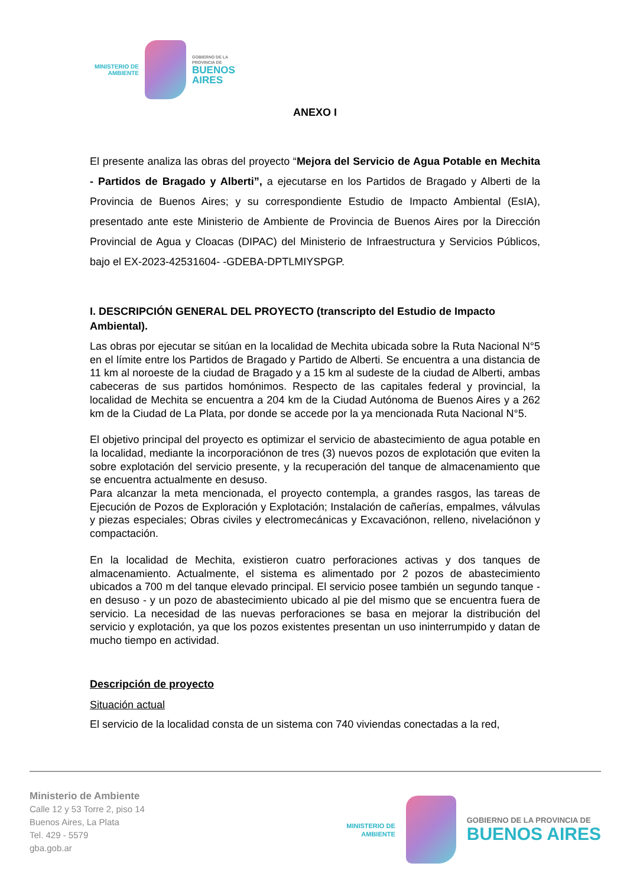MINISTERIO DE
AMBIENTE
GOBIERNO DE LA
PROVINCIA DE
BUENOS
AIRES
ANEXO I
El presente analiza las obras del proyecto “Mejora del Servicio de Agua Potable en Mechita - Partidos de Bragado y Alberti”, a ejecutarse en los Partidos de Bragado y Alberti de la Provincia de Buenos Aires; y su correspondiente Estudio de Impacto Ambiental (EsIA), presentado ante este Ministerio de Ambiente de Provincia de Buenos Aires por la Dirección Provincial de Agua y Cloacas (DIPAC) del Ministerio de Infraestructura y Servicios Públicos, bajo el EX-2023-42531604- -GDEBA-DPTLMIYSPGP.
I. DESCRIPCIÓN GENERAL DEL PROYECTO (transcripto del Estudio de Impacto Ambiental).
Las obras por ejecutar se sitúan en la localidad de Mechita ubicada sobre la Ruta Nacional N°5 en el límite entre los Partidos de Bragado y Partido de Alberti. Se encuentra a una distancia de 11 km al noroeste de la ciudad de Bragado y a 15 km al sudeste de la ciudad de Alberti, ambas cabeceras de sus partidos homónimos. Respecto de las capitales federal y provincial, la localidad de Mechita se encuentra a 204 km de la Ciudad Autónoma de Buenos Aires y a 262 km de la Ciudad de La Plata, por donde se accede por la ya mencionada Ruta Nacional N°5.
El objetivo principal del proyecto es optimizar el servicio de abastecimiento de agua potable en la localidad, mediante la incorporaciónon de tres (3) nuevos pozos de explotación que eviten la sobre explotación del servicio presente, y la recuperación del tanque de almacenamiento que se encuentra actualmente en desuso.
Para alcanzar la meta mencionada, el proyecto contempla, a grandes rasgos, las tareas de Ejecución de Pozos de Exploración y Explotación; Instalación de cañerías, empalmes, válvulas y piezas especiales; Obras civiles y electromecánicas y Excavaciónon, relleno, nivelaciónon y compactación.
En la localidad de Mechita, existieron cuatro perforaciones activas y dos tanques de almacenamiento. Actualmente, el sistema es alimentado por 2 pozos de abastecimiento ubicados a 700 m del tanque elevado principal. El servicio posee también un segundo tanque - en desuso - y un pozo de abastecimiento ubicado al pie del mismo que se encuentra fuera de servicio. La necesidad de las nuevas perforaciones se basa en mejorar la distribución del servicio y explotación, ya que los pozos existentes presentan un uso ininterrumpido y datan de mucho tiempo en actividad.
Descripción de proyecto
Situación actual
El servicio de la localidad consta de un sistema con 740 viviendas conectadas a la red,
Ministerio de Ambiente
Calle 12 y 53 Torre 2, piso 14
Buenos Aires, La Plata
Tel. 429 - 5579
gba.gob.ar
MINISTERIO DE
AMBIENTE
GOBIERNO DE LA PROVINCIA DE
BUENOS AIRES